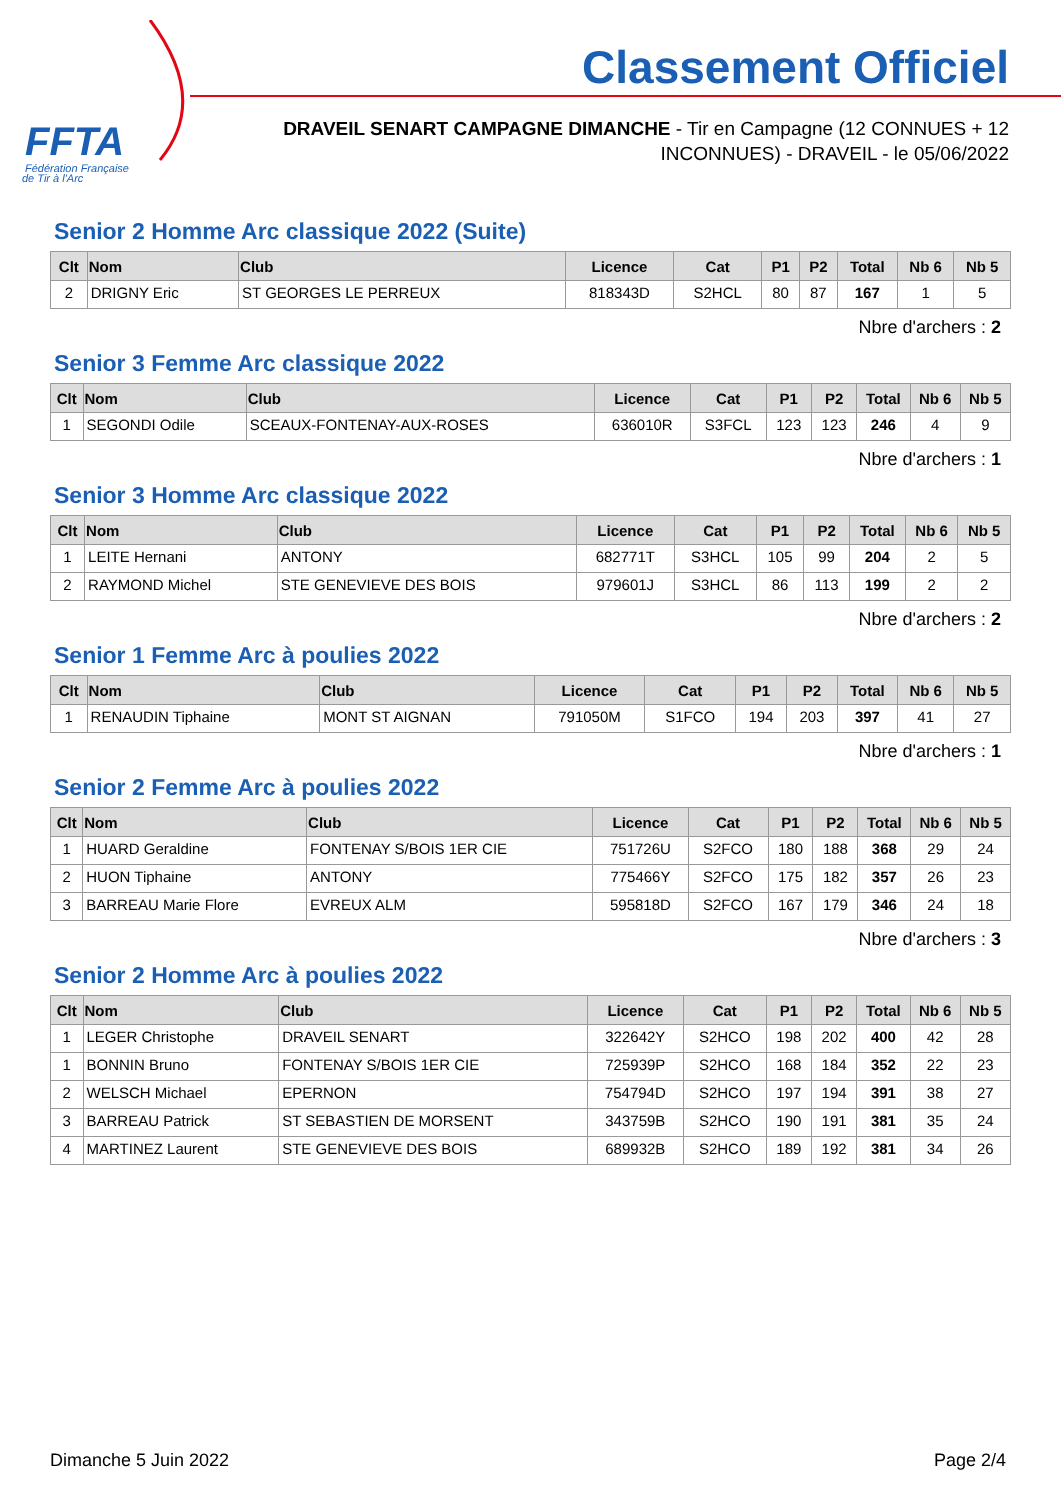FFTA
Fédération Française
de Tir à l'Arc
Classement Officiel
DRAVEIL SENART CAMPAGNE DIMANCHE - Tir en Campagne (12 CONNUES + 12 INCONNUES) - DRAVEIL - le 05/06/2022
Senior 2 Homme Arc classique 2022 (Suite)
| Clt | Nom | Club | Licence | Cat | P1 | P2 | Total | Nb 6 | Nb 5 |
| --- | --- | --- | --- | --- | --- | --- | --- | --- | --- |
| 2 | DRIGNY Eric | ST GEORGES LE PERREUX | 818343D | S2HCL | 80 | 87 | 167 | 1 | 5 |
Nbre d'archers : 2
Senior 3 Femme Arc classique 2022
| Clt | Nom | Club | Licence | Cat | P1 | P2 | Total | Nb 6 | Nb 5 |
| --- | --- | --- | --- | --- | --- | --- | --- | --- | --- |
| 1 | SEGONDI Odile | SCEAUX-FONTENAY-AUX-ROSES | 636010R | S3FCL | 123 | 123 | 246 | 4 | 9 |
Nbre d'archers : 1
Senior 3 Homme Arc classique 2022
| Clt | Nom | Club | Licence | Cat | P1 | P2 | Total | Nb 6 | Nb 5 |
| --- | --- | --- | --- | --- | --- | --- | --- | --- | --- |
| 1 | LEITE Hernani | ANTONY | 682771T | S3HCL | 105 | 99 | 204 | 2 | 5 |
| 2 | RAYMOND Michel | STE GENEVIEVE DES BOIS | 979601J | S3HCL | 86 | 113 | 199 | 2 | 2 |
Nbre d'archers : 2
Senior 1 Femme Arc à poulies 2022
| Clt | Nom | Club | Licence | Cat | P1 | P2 | Total | Nb 6 | Nb 5 |
| --- | --- | --- | --- | --- | --- | --- | --- | --- | --- |
| 1 | RENAUDIN Tiphaine | MONT ST AIGNAN | 791050M | S1FCO | 194 | 203 | 397 | 41 | 27 |
Nbre d'archers : 1
Senior 2 Femme Arc à poulies 2022
| Clt | Nom | Club | Licence | Cat | P1 | P2 | Total | Nb 6 | Nb 5 |
| --- | --- | --- | --- | --- | --- | --- | --- | --- | --- |
| 1 | HUARD Geraldine | FONTENAY S/BOIS 1ER CIE | 751726U | S2FCO | 180 | 188 | 368 | 29 | 24 |
| 2 | HUON Tiphaine | ANTONY | 775466Y | S2FCO | 175 | 182 | 357 | 26 | 23 |
| 3 | BARREAU Marie Flore | EVREUX ALM | 595818D | S2FCO | 167 | 179 | 346 | 24 | 18 |
Nbre d'archers : 3
Senior 2 Homme Arc à poulies 2022
| Clt | Nom | Club | Licence | Cat | P1 | P2 | Total | Nb 6 | Nb 5 |
| --- | --- | --- | --- | --- | --- | --- | --- | --- | --- |
| 1 | LEGER Christophe | DRAVEIL SENART | 322642Y | S2HCO | 198 | 202 | 400 | 42 | 28 |
| 1 | BONNIN Bruno | FONTENAY S/BOIS 1ER CIE | 725939P | S2HCO | 168 | 184 | 352 | 22 | 23 |
| 2 | WELSCH Michael | EPERNON | 754794D | S2HCO | 197 | 194 | 391 | 38 | 27 |
| 3 | BARREAU Patrick | ST SEBASTIEN DE MORSENT | 343759B | S2HCO | 190 | 191 | 381 | 35 | 24 |
| 4 | MARTINEZ Laurent | STE GENEVIEVE DES BOIS | 689932B | S2HCO | 189 | 192 | 381 | 34 | 26 |
Dimanche 5 Juin 2022 Page 2/4